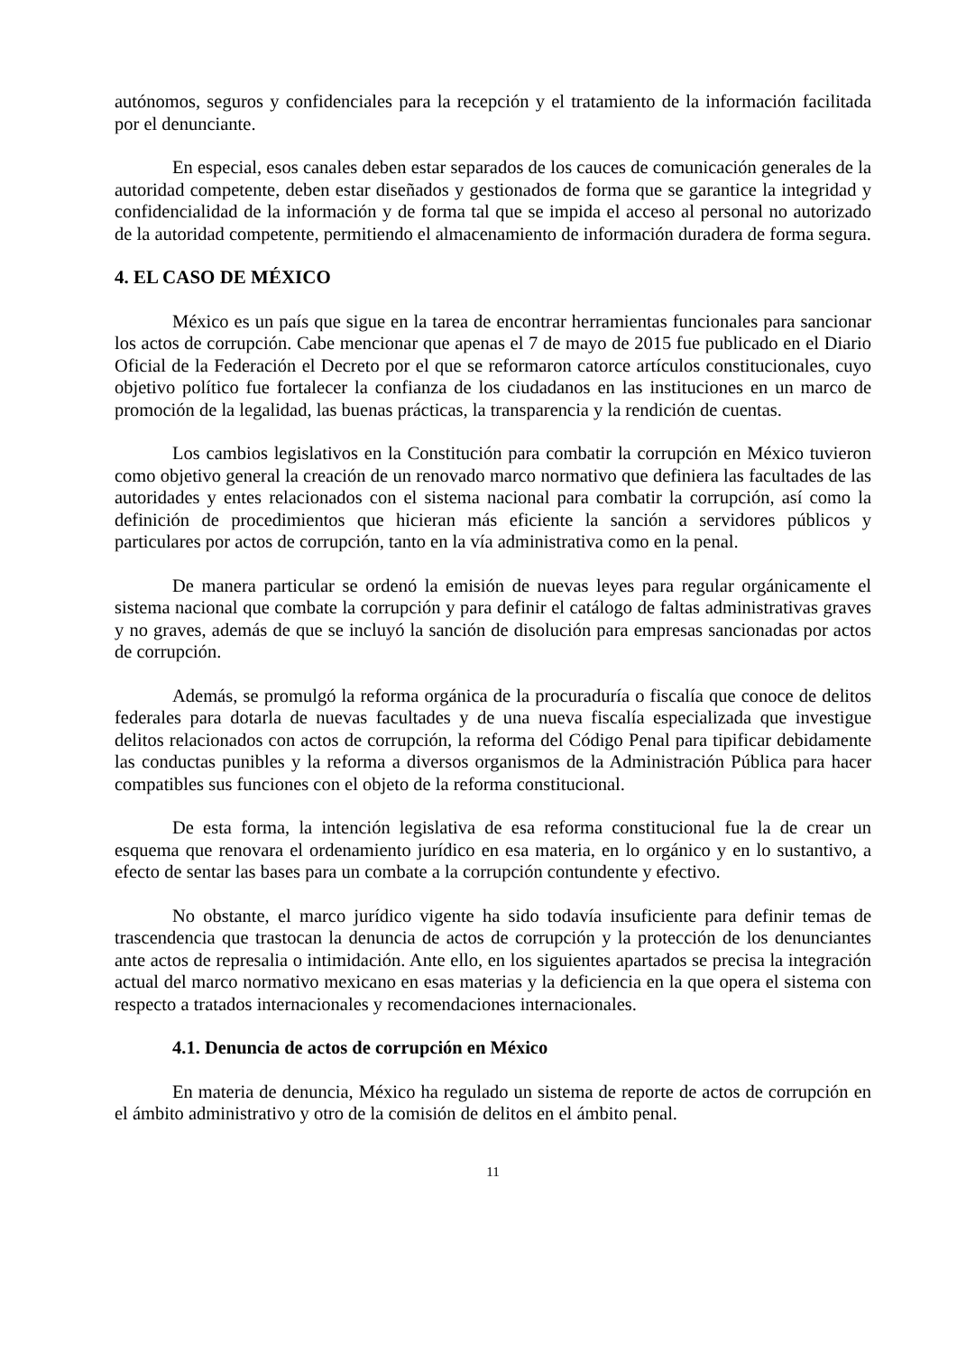autónomos, seguros y confidenciales para la recepción y el tratamiento de la información facilitada por el denunciante.
En especial, esos canales deben estar separados de los cauces de comunicación generales de la autoridad competente, deben estar diseñados y gestionados de forma que se garantice la integridad y confidencialidad de la información y de forma tal que se impida el acceso al personal no autorizado de la autoridad competente, permitiendo el almacenamiento de información duradera de forma segura.
4. EL CASO DE MÉXICO
México es un país que sigue en la tarea de encontrar herramientas funcionales para sancionar los actos de corrupción. Cabe mencionar que apenas el 7 de mayo de 2015 fue publicado en el Diario Oficial de la Federación el Decreto por el que se reformaron catorce artículos constitucionales, cuyo objetivo político fue fortalecer la confianza de los ciudadanos en las instituciones en un marco de promoción de la legalidad, las buenas prácticas, la transparencia y la rendición de cuentas.
Los cambios legislativos en la Constitución para combatir la corrupción en México tuvieron como objetivo general la creación de un renovado marco normativo que definiera las facultades de las autoridades y entes relacionados con el sistema nacional para combatir la corrupción, así como la definición de procedimientos que hicieran más eficiente la sanción a servidores públicos y particulares por actos de corrupción, tanto en la vía administrativa como en la penal.
De manera particular se ordenó la emisión de nuevas leyes para regular orgánicamente el sistema nacional que combate la corrupción y para definir el catálogo de faltas administrativas graves y no graves, además de que se incluyó la sanción de disolución para empresas sancionadas por actos de corrupción.
Además, se promulgó la reforma orgánica de la procuraduría o fiscalía que conoce de delitos federales para dotarla de nuevas facultades y de una nueva fiscalía especializada que investigue delitos relacionados con actos de corrupción, la reforma del Código Penal para tipificar debidamente las conductas punibles y la reforma a diversos organismos de la Administración Pública para hacer compatibles sus funciones con el objeto de la reforma constitucional.
De esta forma, la intención legislativa de esa reforma constitucional fue la de crear un esquema que renovara el ordenamiento jurídico en esa materia, en lo orgánico y en lo sustantivo, a efecto de sentar las bases para un combate a la corrupción contundente y efectivo.
No obstante, el marco jurídico vigente ha sido todavía insuficiente para definir temas de trascendencia que trastocan la denuncia de actos de corrupción y la protección de los denunciantes ante actos de represalia o intimidación. Ante ello, en los siguientes apartados se precisa la integración actual del marco normativo mexicano en esas materias y la deficiencia en la que opera el sistema con respecto a tratados internacionales y recomendaciones internacionales.
4.1. Denuncia de actos de corrupción en México
En materia de denuncia, México ha regulado un sistema de reporte de actos de corrupción en el ámbito administrativo y otro de la comisión de delitos en el ámbito penal.
11